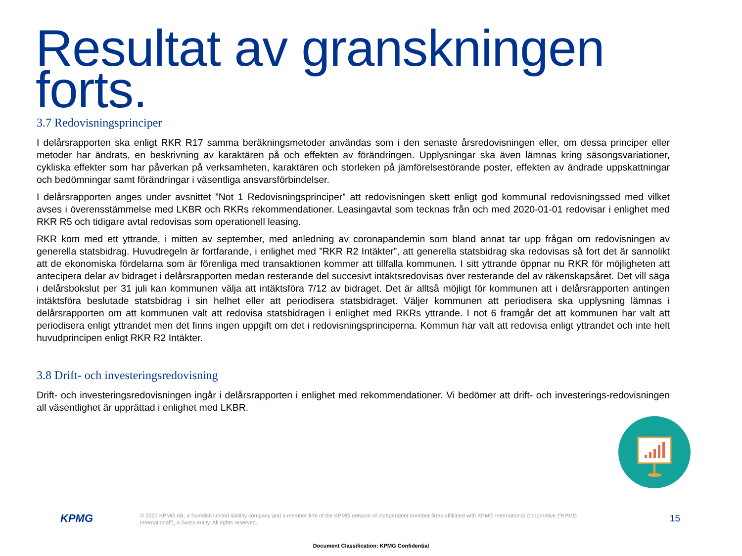Resultat av granskningen
forts.
3.7 Redovisningsprinciper
I delårsrapporten ska enligt RKR R17 samma beräkningsmetoder användas som i den senaste årsredovisningen eller, om dessa principer eller metoder har ändrats, en beskrivning av karaktären på och effekten av förändringen. Upplysningar ska även lämnas kring säsongsvariationer, cykliska effekter som har påverkan på verksamheten, karaktären och storleken på jämförelsestörande poster, effekten av ändrade uppskattningar och bedömningar samt förändringar i väsentliga ansvarsförbindelser.
I delårsrapporten anges under avsnittet ”Not 1 Redovisningsprinciper” att redovisningen skett enligt god kommunal redovisningssed med vilket avses i överensstämmelse med LKBR och RKRs rekommendationer. Leasingavtal som tecknas från och med 2020-01-01 redovisar i enlighet med RKR R5 och tidigare avtal redovisas som operationell leasing.
RKR kom med ett yttrande, i mitten av september, med anledning av coronapandemin som bland annat tar upp frågan om redovisningen av generella statsbidrag. Huvudregeln är fortfarande, i enlighet med ”RKR R2 Intäkter”, att generella statsbidrag ska redovisas så fort det är sannolikt att de ekonomiska fördelarna som är förenliga med transaktionen kommer att tillfalla kommunen. I sitt yttrande öppnar nu RKR för möjligheten att antecipera delar av bidraget i delårsrapporten medan resterande del succesivt intäktsredovisas över resterande del av räkenskapsåret. Det vill säga i delårsbokslut per 31 juli kan kommunen välja att intäktsföra 7/12 av bidraget. Det är alltså möjligt för kommunen att i delårsrapporten antingen intäktsföra beslutade statsbidrag i sin helhet eller att periodisera statsbidraget. Väljer kommunen att periodisera ska upplysning lämnas i delårsrapporten om att kommunen valt att redovisa statsbidragen i enlighet med RKRs yttrande. I not 6 framgår det att kommunen har valt att periodisera enligt yttrandet men det finns ingen uppgift om det i redovisningsprinciperna. Kommun har valt att redovisa enligt yttrandet och inte helt huvudprincipen enligt RKR R2 Intäkter.
3.8 Drift- och investeringsredovisning
Drift- och investeringsredovisningen ingår i delårsrapporten i enlighet med rekommendationer. Vi bedömer att drift- och investerings-redovisningen all väsentlighet är upprättad i enlighet med LKBR.
KPMG
© 2020 KPMG AB, a Swedish limited liability company and a member firm of the KPMG network of independent member firms affiliated with KPMG International Cooperative (“KPMG International”), a Swiss entity. All rights reserved.
15
Document Classification: KPMG Confidential